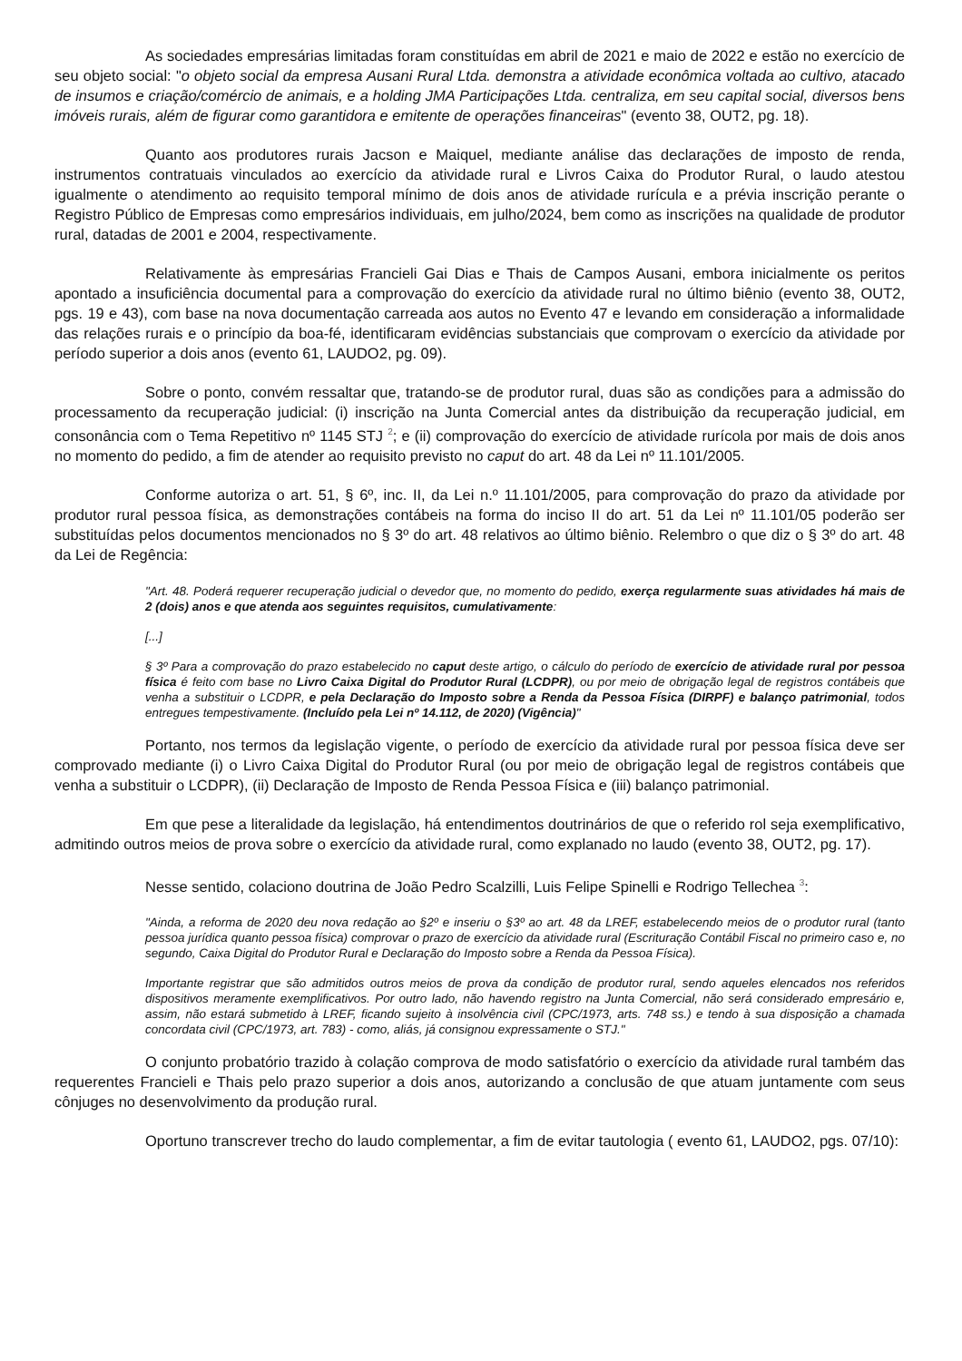As sociedades empresárias limitadas foram constituídas em abril de 2021 e maio de 2022 e estão no exercício de seu objeto social: "o objeto social da empresa Ausani Rural Ltda. demonstra a atividade econômica voltada ao cultivo, atacado de insumos e criação/comércio de animais, e a holding JMA Participações Ltda. centraliza, em seu capital social, diversos bens imóveis rurais, além de figurar como garantidora e emitente de operações financeiras" (evento 38, OUT2, pg. 18).
Quanto aos produtores rurais Jacson e Maiquel, mediante análise das declarações de imposto de renda, instrumentos contratuais vinculados ao exercício da atividade rural e Livros Caixa do Produtor Rural, o laudo atestou igualmente o atendimento ao requisito temporal mínimo de dois anos de atividade rurícula e a prévia inscrição perante o Registro Público de Empresas como empresários individuais, em julho/2024, bem como as inscrições na qualidade de produtor rural, datadas de 2001 e 2004, respectivamente.
Relativamente às empresárias Francieli Gai Dias e Thais de Campos Ausani, embora inicialmente os peritos apontado a insuficiência documental para a comprovação do exercício da atividade rural no último biênio (evento 38, OUT2, pgs. 19 e 43), com base na nova documentação carreada aos autos no Evento 47 e levando em consideração a informalidade das relações rurais e o princípio da boa-fé, identificaram evidências substanciais que comprovam o exercício da atividade por período superior a dois anos (evento 61, LAUDO2, pg. 09).
Sobre o ponto, convém ressaltar que, tratando-se de produtor rural, duas são as condições para a admissão do processamento da recuperação judicial: (i) inscrição na Junta Comercial antes da distribuição da recuperação judicial, em consonância com o Tema Repetitivo nº 1145 STJ <sup>2</sup>; e (ii) comprovação do exercício de atividade rurícola por mais de dois anos no momento do pedido, a fim de atender ao requisito previsto no caput do art. 48 da Lei nº 11.101/2005.
Conforme autoriza o art. 51, § 6º, inc. II, da Lei n.º 11.101/2005, para comprovação do prazo da atividade por produtor rural pessoa física, as demonstrações contábeis na forma do inciso II do art. 51 da Lei nº 11.101/05 poderão ser substituídas pelos documentos mencionados no § 3º do art. 48 relativos ao último biênio. Relembro o que diz o § 3º do art. 48 da Lei de Regência:
"Art. 48. Poderá requerer recuperação judicial o devedor que, no momento do pedido, exerça regularmente suas atividades há mais de 2 (dois) anos e que atenda aos seguintes requisitos, cumulativamente:
[...]
§ 3º Para a comprovação do prazo estabelecido no caput deste artigo, o cálculo do período de exercício de atividade rural por pessoa física é feito com base no Livro Caixa Digital do Produtor Rural (LCDPR), ou por meio de obrigação legal de registros contábeis que venha a substituir o LCDPR, e pela Declaração do Imposto sobre a Renda da Pessoa Física (DIRPF) e balanço patrimonial, todos entregues tempestivamente. (Incluído pela Lei nº 14.112, de 2020) (Vigência)"
Portanto, nos termos da legislação vigente, o período de exercício da atividade rural por pessoa física deve ser comprovado mediante (i) o Livro Caixa Digital do Produtor Rural (ou por meio de obrigação legal de registros contábeis que venha a substituir o LCDPR), (ii) Declaração de Imposto de Renda Pessoa Física e (iii) balanço patrimonial.
Em que pese a literalidade da legislação, há entendimentos doutrinários de que o referido rol seja exemplificativo, admitindo outros meios de prova sobre o exercício da atividade rural, como explanado no laudo (evento 38, OUT2, pg. 17).
Nesse sentido, colaciono doutrina de João Pedro Scalzilli, Luis Felipe Spinelli e Rodrigo Tellechea <sup>3</sup>:
"Ainda, a reforma de 2020 deu nova redação ao §2º e inseriu o §3º ao art. 48 da LREF, estabelecendo meios de o produtor rural (tanto pessoa jurídica quanto pessoa física) comprovar o prazo de exercício da atividade rural (Escrituração Contábil Fiscal no primeiro caso e, no segundo, Caixa Digital do Produtor Rural e Declaração do Imposto sobre a Renda da Pessoa Física).
Importante registrar que são admitidos outros meios de prova da condição de produtor rural, sendo aqueles elencados nos referidos dispositivos meramente exemplificativos. Por outro lado, não havendo registro na Junta Comercial, não será considerado empresário e, assim, não estará submetido à LREF, ficando sujeito à insolvência civil (CPC/1973, arts. 748 ss.) e tendo à sua disposição a chamada concordata civil (CPC/1973, art. 783) - como, aliás, já consignou expressamente o STJ."
O conjunto probatório trazido à colação comprova de modo satisfatório o exercício da atividade rural também das requerentes Francieli e Thais pelo prazo superior a dois anos, autorizando a conclusão de que atuam juntamente com seus cônjuges no desenvolvimento da produção rural.
Oportuno transcrever trecho do laudo complementar, a fim de evitar tautologia ( evento 61, LAUDO2, pgs. 07/10):